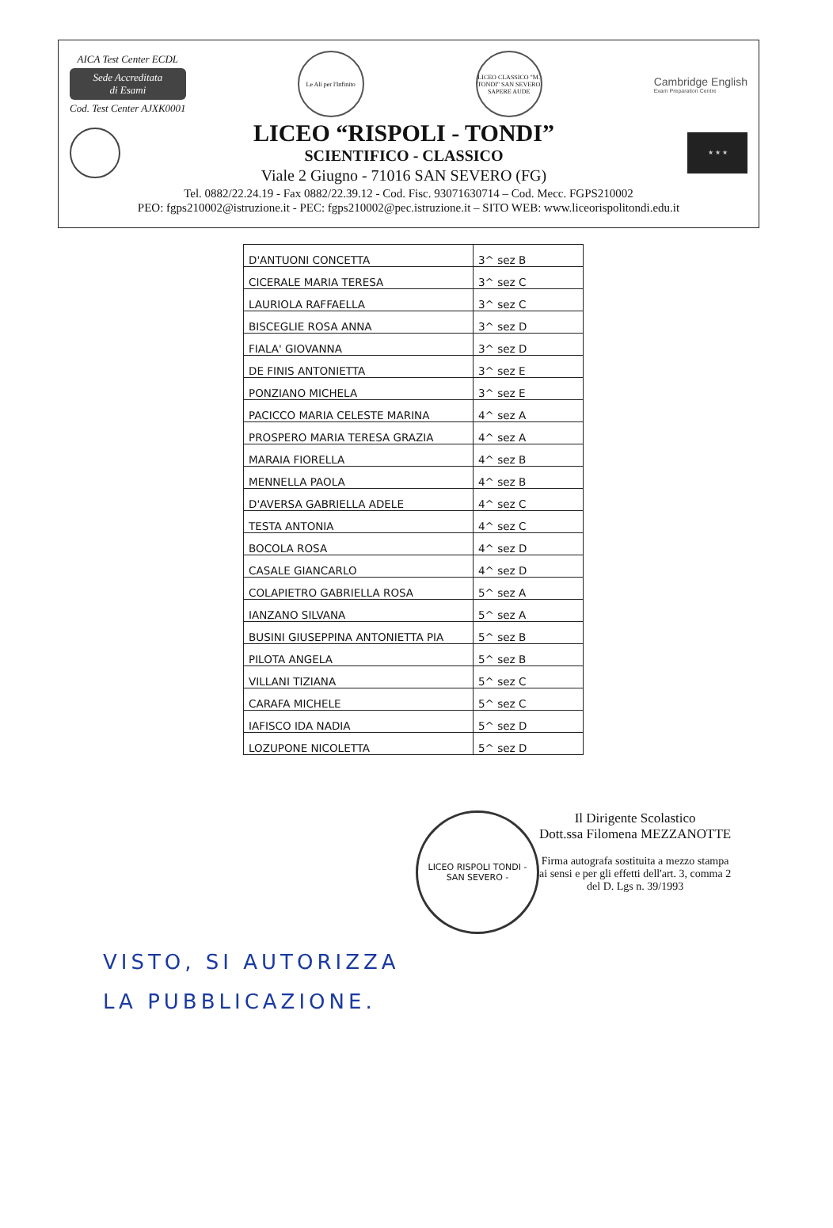AICA Test Center ECDL
Sede Accreditata
di Esami
Cod. Test Center AJXK0001
Le Ali per l'Infinito
LICEO CLASSICO "M. TONDI" SAN SEVERO
SAPERE AUDE
Cambridge English
Exam Preparation Centre
LICEO “RISPOLI - TONDI”
SCIENTIFICO - CLASSICO
Viale 2 Giugno - 71016 SAN SEVERO (FG)
★ ★ ★
Tel. 0882/22.24.19 - Fax 0882/22.39.12 - Cod. Fisc. 93071630714 – Cod. Mecc. FGPS210002
PEO: fgps210002@istruzione.it - PEC: fgps210002@pec.istruzione.it – SITO WEB: www.liceorispolitondi.edu.it
| D'ANTUONI CONCETTA | 3^ sez B |
| CICERALE MARIA TERESA | 3^ sez C |
| LAURIOLA RAFFAELLA | 3^ sez C |
| BISCEGLIE ROSA ANNA | 3^ sez D |
| FIALA' GIOVANNA | 3^ sez D |
| DE FINIS ANTONIETTA | 3^ sez E |
| PONZIANO MICHELA | 3^ sez E |
| PACICCO MARIA CELESTE MARINA | 4^ sez A |
| PROSPERO MARIA TERESA GRAZIA | 4^ sez A |
| MARAIA FIORELLA | 4^ sez B |
| MENNELLA PAOLA | 4^ sez B |
| D'AVERSA GABRIELLA ADELE | 4^ sez C |
| TESTA ANTONIA | 4^ sez C |
| BOCOLA ROSA | 4^ sez D |
| CASALE GIANCARLO | 4^ sez D |
| COLAPIETRO GABRIELLA ROSA | 5^ sez A |
| IANZANO SILVANA | 5^ sez A |
| BUSINI GIUSEPPINA ANTONIETTA PIA | 5^ sez B |
| PILOTA ANGELA | 5^ sez B |
| VILLANI TIZIANA | 5^ sez C |
| CARAFA MICHELE | 5^ sez C |
| IAFISCO IDA NADIA | 5^ sez D |
| LOZUPONE NICOLETTA | 5^ sez D |
LICEO RISPOLI TONDI - SAN SEVERO -
Il Dirigente Scolastico
Dott.ssa Filomena MEZZANOTTE
Firma autografa sostituita a mezzo stampa
ai sensi e per gli effetti dell'art. 3, comma 2
del D. Lgs n. 39/1993
VISTO, SI AUTORIZZA
LA PUBBLICAZIONE.